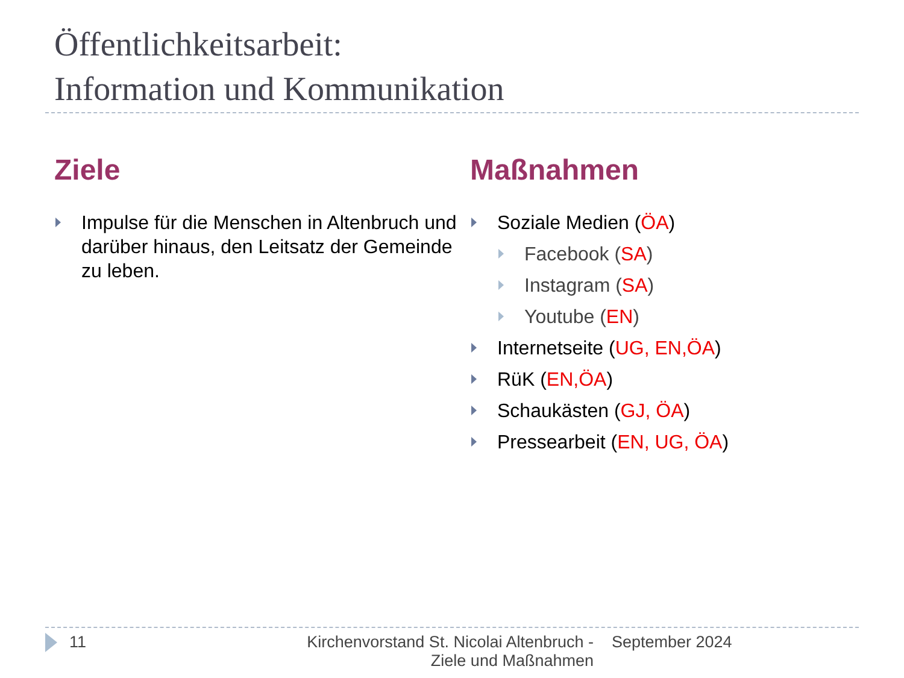Öffentlichkeitsarbeit:
Information und Kommunikation
Ziele
Impulse für die Menschen in Altenbruch und darüber hinaus, den Leitsatz der Gemeinde zu leben.
Maßnahmen
Soziale Medien (ÖA)
Facebook (SA)
Instagram (SA)
Youtube (EN)
Internetseite (UG, EN,ÖA)
RüK (EN,ÖA)
Schaukästen (GJ, ÖA)
Pressearbeit (EN, UG, ÖA)
11 Kirchenvorstand St. Nicolai Altenbruch - Ziele und Maßnahmen
September 2024